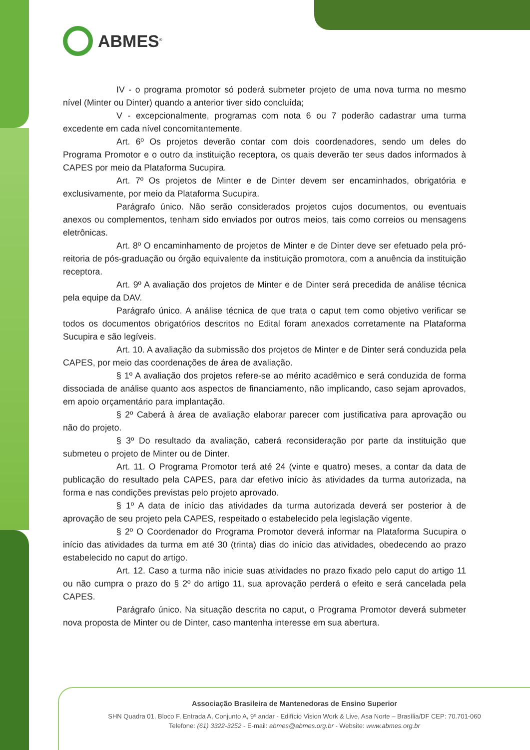ABMES<sup>®</sup>
IV - o programa promotor só poderá submeter projeto de uma nova turma no mesmo nível (Minter ou Dinter) quando a anterior tiver sido concluída;
V - excepcionalmente, programas com nota 6 ou 7 poderão cadastrar uma turma excedente em cada nível concomitantemente.
Art. 6º Os projetos deverão contar com dois coordenadores, sendo um deles do Programa Promotor e o outro da instituição receptora, os quais deverão ter seus dados informados à CAPES por meio da Plataforma Sucupira.
Art. 7º Os projetos de Minter e de Dinter devem ser encaminhados, obrigatória e exclusivamente, por meio da Plataforma Sucupira.
Parágrafo único. Não serão considerados projetos cujos documentos, ou eventuais anexos ou complementos, tenham sido enviados por outros meios, tais como correios ou mensagens eletrônicas.
Art. 8º O encaminhamento de projetos de Minter e de Dinter deve ser efetuado pela pró-reitoria de pós-graduação ou órgão equivalente da instituição promotora, com a anuência da instituição receptora.
Art. 9º A avaliação dos projetos de Minter e de Dinter será precedida de análise técnica pela equipe da DAV.
Parágrafo único. A análise técnica de que trata o caput tem como objetivo verificar se todos os documentos obrigatórios descritos no Edital foram anexados corretamente na Plataforma Sucupira e são legíveis.
Art. 10. A avaliação da submissão dos projetos de Minter e de Dinter será conduzida pela CAPES, por meio das coordenações de área de avaliação.
§ 1º A avaliação dos projetos refere-se ao mérito acadêmico e será conduzida de forma dissociada de análise quanto aos aspectos de financiamento, não implicando, caso sejam aprovados, em apoio orçamentário para implantação.
§ 2º Caberá à área de avaliação elaborar parecer com justificativa para aprovação ou não do projeto.
§ 3º Do resultado da avaliação, caberá reconsideração por parte da instituição que submeteu o projeto de Minter ou de Dinter.
Art. 11. O Programa Promotor terá até 24 (vinte e quatro) meses, a contar da data de publicação do resultado pela CAPES, para dar efetivo início às atividades da turma autorizada, na forma e nas condições previstas pelo projeto aprovado.
§ 1º A data de início das atividades da turma autorizada deverá ser posterior à de aprovação de seu projeto pela CAPES, respeitado o estabelecido pela legislação vigente.
§ 2º O Coordenador do Programa Promotor deverá informar na Plataforma Sucupira o início das atividades da turma em até 30 (trinta) dias do início das atividades, obedecendo ao prazo estabelecido no caput do artigo.
Art. 12. Caso a turma não inicie suas atividades no prazo fixado pelo caput do artigo 11 ou não cumpra o prazo do § 2º do artigo 11, sua aprovação perderá o efeito e será cancelada pela CAPES.
Parágrafo único. Na situação descrita no caput, o Programa Promotor deverá submeter nova proposta de Minter ou de Dinter, caso mantenha interesse em sua abertura.
Associação Brasileira de Mantenedoras de Ensino Superior
SHN Quadra 01, Bloco F, Entrada A, Conjunto A, 9º andar - Edifício Vision Work & Live, Asa Norte – Brasília/DF CEP: 70.701-060
Telefone: (61) 3322-3252 - E-mail: abmes@abmes.org.br - Website: www.abmes.org.br